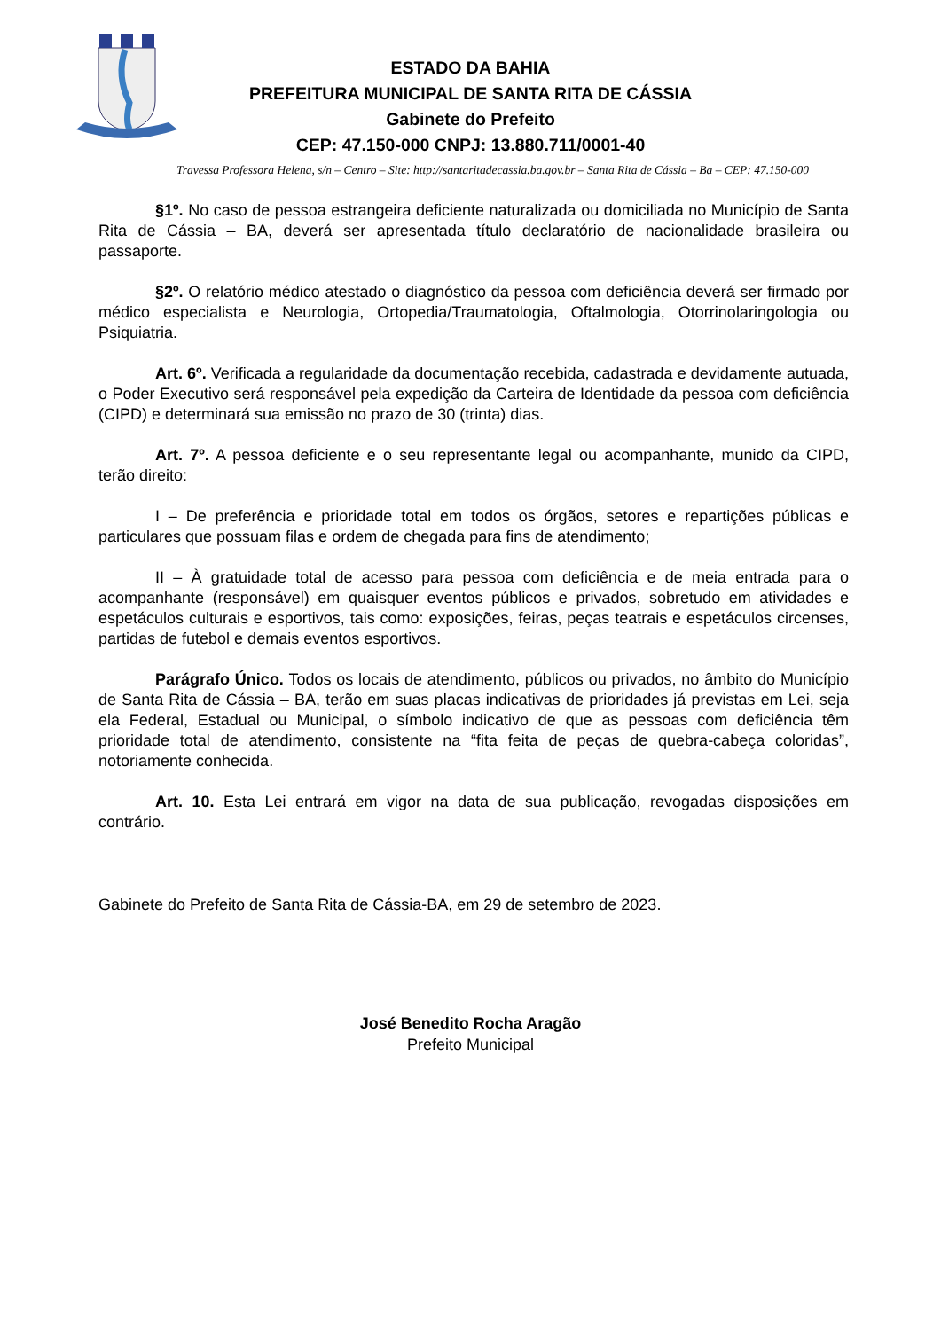ESTADO DA BAHIA
PREFEITURA MUNICIPAL DE SANTA RITA DE CÁSSIA
Gabinete do Prefeito
CEP: 47.150-000 CNPJ: 13.880.711/0001-40
Travessa Professora Helena, s/n – Centro – Site: http://santaritadecassia.ba.gov.br – Santa Rita de Cássia – Ba – CEP: 47.150-000
§1º. No caso de pessoa estrangeira deficiente naturalizada ou domiciliada no Município de Santa Rita de Cássia – BA, deverá ser apresentada título declaratório de nacionalidade brasileira ou passaporte.
§2º. O relatório médico atestado o diagnóstico da pessoa com deficiência deverá ser firmado por médico especialista e Neurologia, Ortopedia/Traumatologia, Oftalmologia, Otorrinolaringologia ou Psiquiatria.
Art. 6º. Verificada a regularidade da documentação recebida, cadastrada e devidamente autuada, o Poder Executivo será responsável pela expedição da Carteira de Identidade da pessoa com deficiência (CIPD) e determinará sua emissão no prazo de 30 (trinta) dias.
Art. 7º. A pessoa deficiente e o seu representante legal ou acompanhante, munido da CIPD, terão direito:
I – De preferência e prioridade total em todos os órgãos, setores e repartições públicas e particulares que possuam filas e ordem de chegada para fins de atendimento;
II – À gratuidade total de acesso para pessoa com deficiência e de meia entrada para o acompanhante (responsável) em quaisquer eventos públicos e privados, sobretudo em atividades e espetáculos culturais e esportivos, tais como: exposições, feiras, peças teatrais e espetáculos circenses, partidas de futebol e demais eventos esportivos.
Parágrafo Único. Todos os locais de atendimento, públicos ou privados, no âmbito do Município de Santa Rita de Cássia – BA, terão em suas placas indicativas de prioridades já previstas em Lei, seja ela Federal, Estadual ou Municipal, o símbolo indicativo de que as pessoas com deficiência têm prioridade total de atendimento, consistente na “fita feita de peças de quebra-cabeça coloridas”, notoriamente conhecida.
Art. 10. Esta Lei entrará em vigor na data de sua publicação, revogadas disposições em contrário.
Gabinete do Prefeito de Santa Rita de Cássia-BA, em 29 de setembro de 2023.
José Benedito Rocha Aragão
Prefeito Municipal